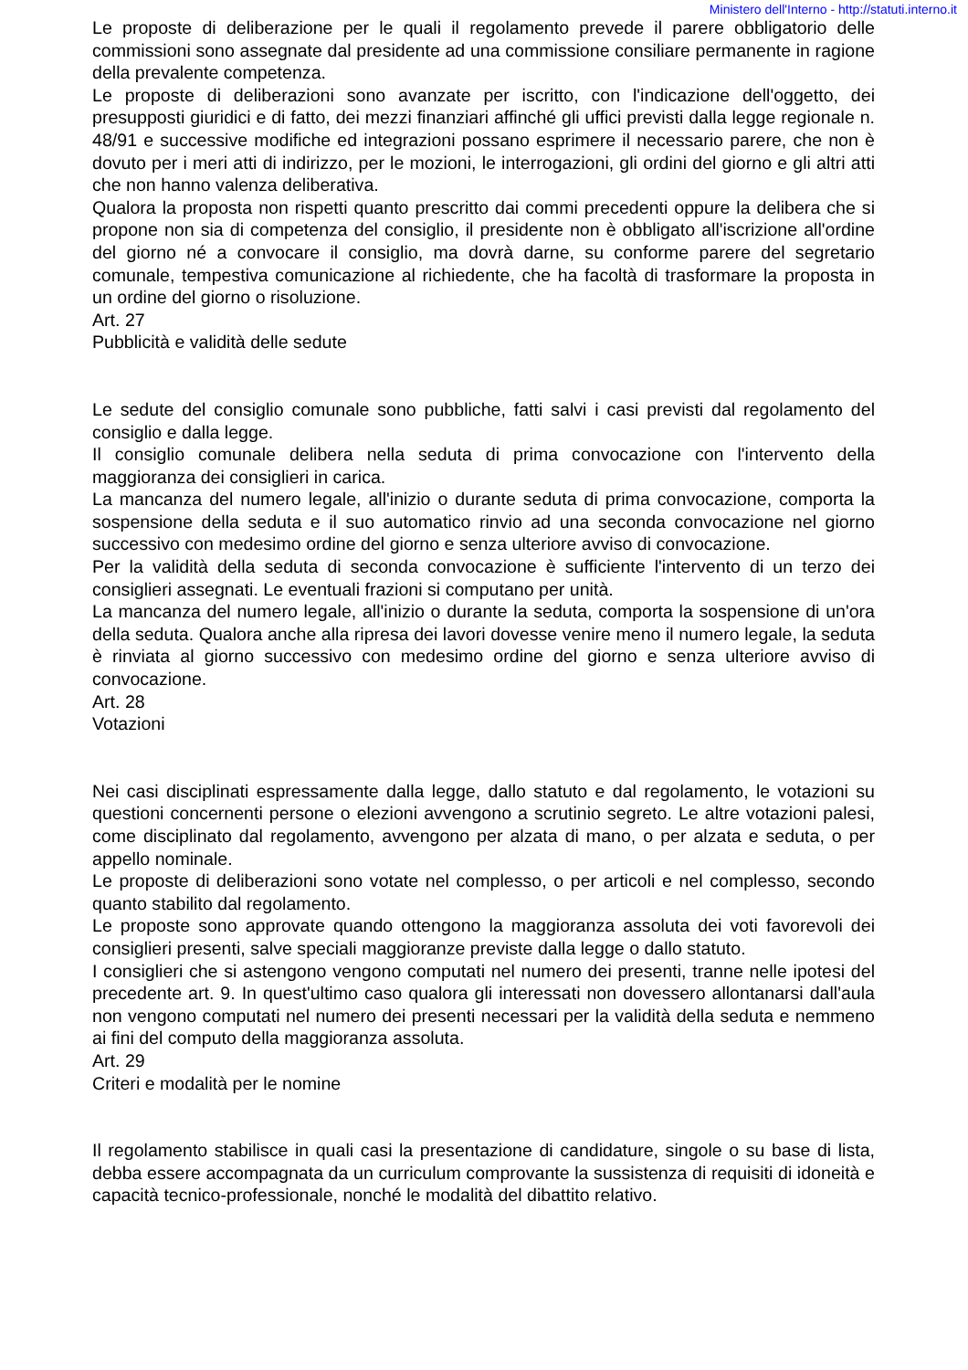Ministero dell'Interno - http://statuti.interno.it
Le proposte di deliberazione per le quali il regolamento prevede il parere obbligatorio delle commissioni sono assegnate dal presidente ad una commissione consiliare permanente in ragione della prevalente competenza.
Le proposte di deliberazioni sono avanzate per iscritto, con l'indicazione dell'oggetto, dei presupposti giuridici e di fatto, dei mezzi finanziari affinché gli uffici previsti dalla legge regionale n. 48/91 e successive modifiche ed integrazioni possano esprimere il necessario parere, che non è dovuto per i meri atti di indirizzo, per le mozioni, le interrogazioni, gli ordini del giorno e gli altri atti che non hanno valenza deliberativa.
Qualora la proposta non rispetti quanto prescritto dai commi precedenti oppure la delibera che si propone non sia di competenza del consiglio, il presidente non è obbligato all'iscrizione all'ordine del giorno né a convocare il consiglio, ma dovrà darne, su conforme parere del segretario comunale, tempestiva comunicazione al richiedente, che ha facoltà di trasformare la proposta in un ordine del giorno o risoluzione.
Art. 27
Pubblicità e validità delle sedute
Le sedute del consiglio comunale sono pubbliche, fatti salvi i casi previsti dal regolamento del consiglio e dalla legge.
Il consiglio comunale delibera nella seduta di prima convocazione con l'intervento della maggioranza dei consiglieri in carica.
La mancanza del numero legale, all'inizio o durante seduta di prima convocazione, comporta la sospensione della seduta e il suo automatico rinvio ad una seconda convocazione nel giorno successivo con medesimo ordine del giorno e senza ulteriore avviso di convocazione.
Per la validità della seduta di seconda convocazione è sufficiente l'intervento di un terzo dei consiglieri assegnati. Le eventuali frazioni si computano per unità.
La mancanza del numero legale, all'inizio o durante la seduta, comporta la sospensione di un'ora della seduta. Qualora anche alla ripresa dei lavori dovesse venire meno il numero legale, la seduta è rinviata al giorno successivo con medesimo ordine del giorno e senza ulteriore avviso di convocazione.
Art. 28
Votazioni
Nei casi disciplinati espressamente dalla legge, dallo statuto e dal regolamento, le votazioni su questioni concernenti persone o elezioni avvengono a scrutinio segreto. Le altre votazioni palesi, come disciplinato dal regolamento, avvengono per alzata di mano, o per alzata e seduta, o per appello nominale.
Le proposte di deliberazioni sono votate nel complesso, o per articoli e nel complesso, secondo quanto stabilito dal regolamento.
Le proposte sono approvate quando ottengono la maggioranza assoluta dei voti favorevoli dei consiglieri presenti, salve speciali maggioranze previste dalla legge o dallo statuto.
I consiglieri che si astengono vengono computati nel numero dei presenti, tranne nelle ipotesi del precedente art. 9. In quest'ultimo caso qualora gli interessati non dovessero allontanarsi dall'aula non vengono computati nel numero dei presenti necessari per la validità della seduta e nemmeno ai fini del computo della maggioranza assoluta.
Art. 29
Criteri e modalità per le nomine
Il regolamento stabilisce in quali casi la presentazione di candidature, singole o su base di lista, debba essere accompagnata da un curriculum comprovante la sussistenza di requisiti di idoneità e capacità tecnico-professionale, nonché le modalità del dibattito relativo.